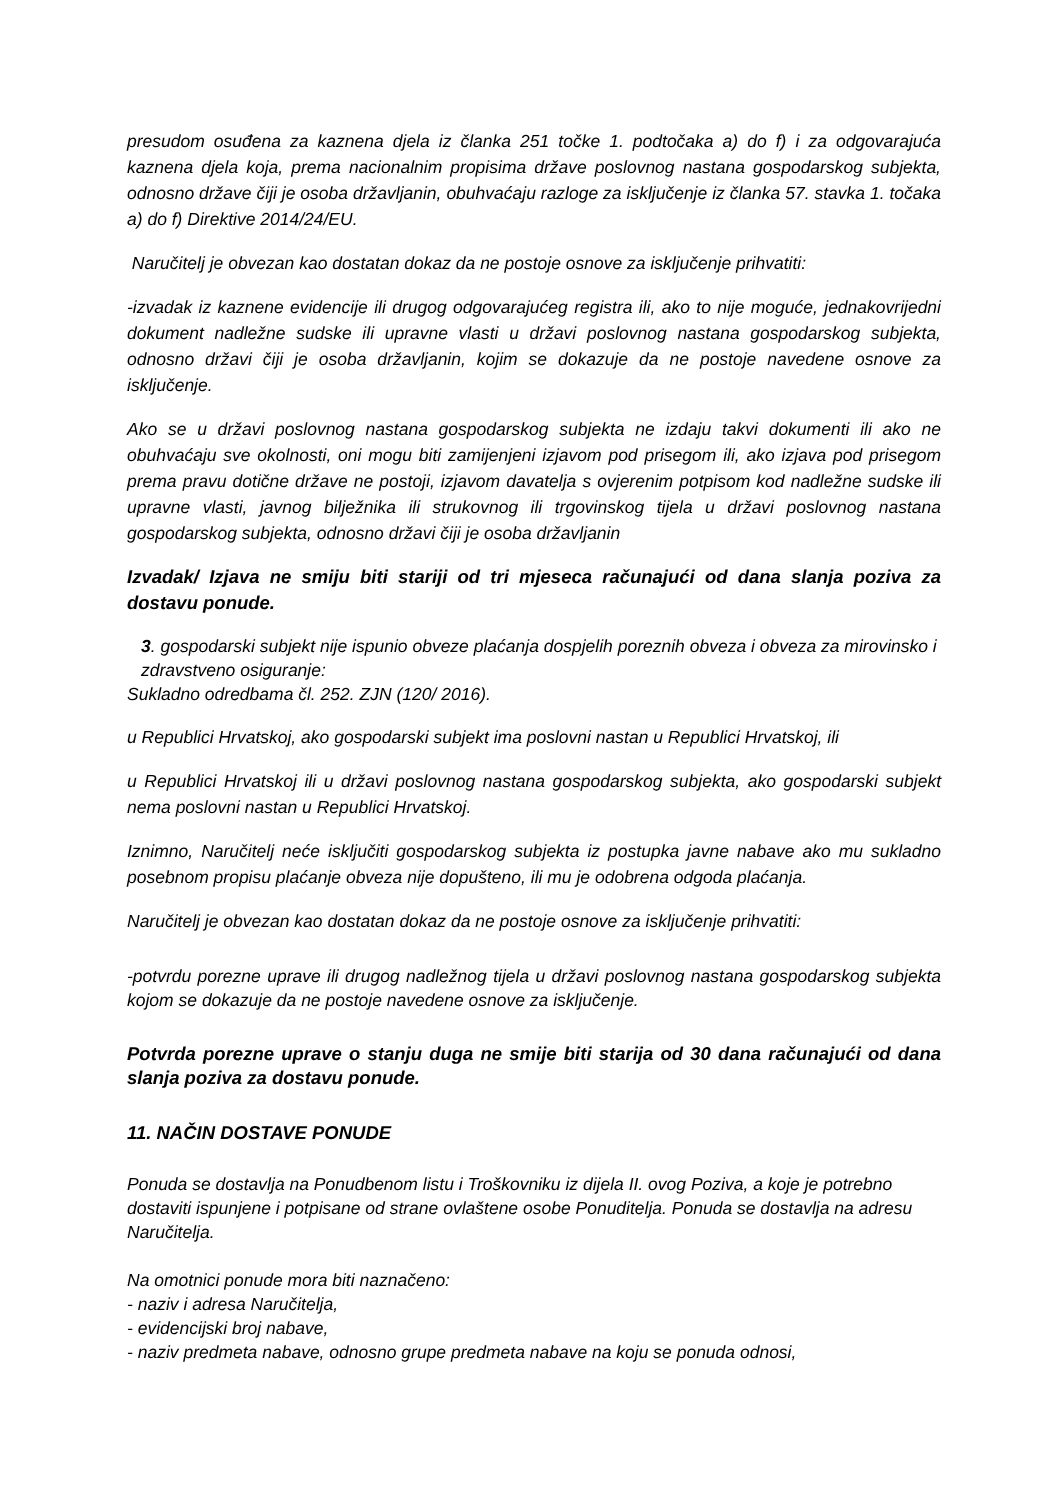presudom osuđena za kaznena djela iz članka 251 točke 1. podtočaka a) do f) i za odgovarajuća kaznena djela koja, prema nacionalnim propisima države poslovnog nastana gospodarskog subjekta, odnosno države čiji je osoba državljanin, obuhvaćaju razloge za isključenje iz članka 57. stavka 1. točaka a) do f) Direktive 2014/24/EU.
Naručitelj je obvezan kao dostatan dokaz da ne postoje osnove za isključenje prihvatiti:
-izvadak iz kaznene evidencije ili drugog odgovarajućeg registra ili, ako to nije moguće, jednakovrijedni dokument nadležne sudske ili upravne vlasti u državi poslovnog nastana gospodarskog subjekta, odnosno državi čiji je osoba državljanin, kojim se dokazuje da ne postoje navedene osnove za isključenje.
Ako se u državi poslovnog nastana gospodarskog subjekta ne izdaju takvi dokumenti ili ako ne obuhvaćaju sve okolnosti, oni mogu biti zamijenjeni izjavom pod prisegom ili, ako izjava pod prisegom prema pravu dotične države ne postoji, izjavom davatelja s ovjerenim potpisom kod nadležne sudske ili upravne vlasti, javnog bilježnika ili strukovnog ili trgovinskog tijela u državi poslovnog nastana gospodarskog subjekta, odnosno državi čiji je osoba državljanin
Izvadak/ Izjava ne smiju biti stariji od tri mjeseca računajući od dana slanja poziva za dostavu ponude.
3. gospodarski subjekt nije ispunio obveze plaćanja dospjelih poreznih obveza i obveza za mirovinsko i zdravstveno osiguranje:
Sukladno odredbama čl. 252. ZJN (120/ 2016).
u Republici Hrvatskoj, ako gospodarski subjekt ima poslovni nastan u Republici Hrvatskoj, ili
u Republici Hrvatskoj ili u državi poslovnog nastana gospodarskog subjekta, ako gospodarski subjekt nema poslovni nastan u Republici Hrvatskoj.
Iznimno, Naručitelj neće isključiti gospodarskog subjekta iz postupka javne nabave ako mu sukladno posebnom propisu plaćanje obveza nije dopušteno, ili mu je odobrena odgoda plaćanja.
Naručitelj je obvezan kao dostatan dokaz da ne postoje osnove za isključenje prihvatiti:
-potvrdu porezne uprave ili drugog nadležnog tijela u državi poslovnog nastana gospodarskog subjekta kojom se dokazuje da ne postoje navedene osnove za isključenje.
Potvrda porezne uprave o stanju duga ne smije biti starija od 30 dana računajući od dana slanja poziva za dostavu ponude.
11. NAČIN DOSTAVE PONUDE
Ponuda se dostavlja na Ponudbenom listu i Troškovniku iz dijela II. ovog Poziva, a koje je potrebno dostaviti ispunjene i potpisane od strane ovlaštene osobe Ponuditelja. Ponuda se dostavlja na adresu Naručitelja.
Na omotnici ponude mora biti naznačeno:
- naziv i adresa Naručitelja,
- evidencijski broj nabave,
- naziv predmeta nabave, odnosno grupe predmeta nabave na koju se ponuda odnosi,